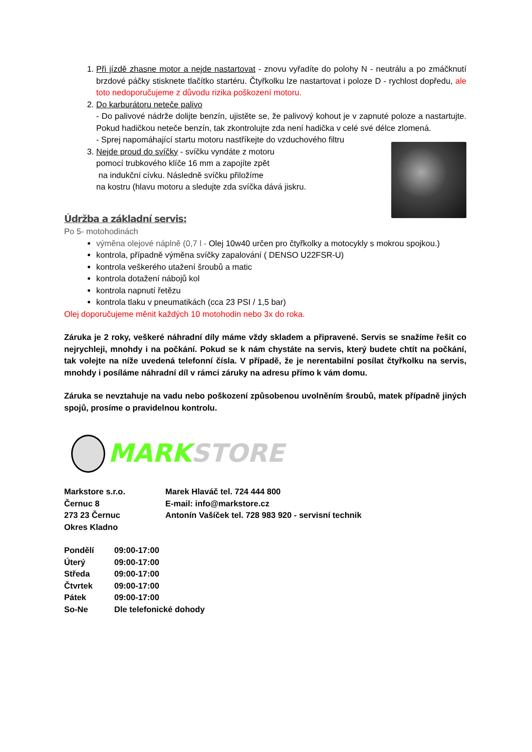1. Při jízdě zhasne motor a nejde nastartovat - znovu vyřadíte do polohy N - neutrálu a po zmáčknutí brzdové páčky stisknete tlačítko startéru. Čtyřkolku lze nastartovat i poloze D - rychlost dopředu, ale toto nedoporučujeme z důvodu rizika poškození motoru.
2. Do karburátoru neteče palivo
- Do palivové nádrže dolijte benzín, ujistěte se, že palivový kohout je v zapnuté poloze a nastartujte. Pokud hadičkou neteče benzín, tak zkontrolujte zda není hadička v celé své délce zlomená.
- Sprej napomáhající startu motoru nastříkejte do vzduchového filtru
3. Nejde proud do svíčky - svíčku vyndáte z motoru
pomocí trubkového klíče 16 mm a zapojíte zpět
na indukční cívku. Následně svíčku přiložíme
na kostru (hlavu motoru a sledujte zda svíčka dává jiskru.
Údržba a základní servis:
Po 5- motohodinách
výměna olejové náplně (0,7 l - Olej 10w40 určen pro čtyřkolky a motocykly s mokrou spojkou.)
kontrola, případně výměna svíčky zapalování ( DENSO U22FSR-U)
kontrola veškerého utažení šroubů a matic
kontrola dotažení nábojů kol
kontrola napnutí řetězu
kontrola tlaku v pneumatikách (cca 23 PSI / 1,5 bar)
Olej doporučujeme měnit každých 10 motohodin nebo 3x do roka.
Záruka je 2 roky, veškeré náhradní díly máme vždy skladem a připravené. Servis se snažíme řešit co nejrychleji, mnohdy i na počkání. Pokud se k nám chystáte na servis, který budete chtít na počkání, tak volejte na níže uvedená telefonní čísla. V případě, že je nerentabilní posílat čtyřkolku na servis, mnohdy i posíláme náhradní díl v rámci záruky na adresu přímo k vám domu.
Záruka se nevztahuje na vadu nebo poškození způsobenou uvolněním šroubů, matek případně jiných spojů, prosíme o pravidelnou kontrolu.
MARKSTORE
Markstore s.r.o.
Černuc 8
273 23 Černuc
Okres Kladno
Marek Hlaváč tel. 724 444 800
E-mail: info@markstore.cz
Antonín Vašíček tel. 728 983 920 - servisní technik
| Pondělí | 09:00-17:00 |
| Úterý | 09:00-17:00 |
| Středa | 09:00-17:00 |
| Čtvrtek | 09:00-17:00 |
| Pátek | 09:00-17:00 |
| So-Ne | Dle telefonické dohody |